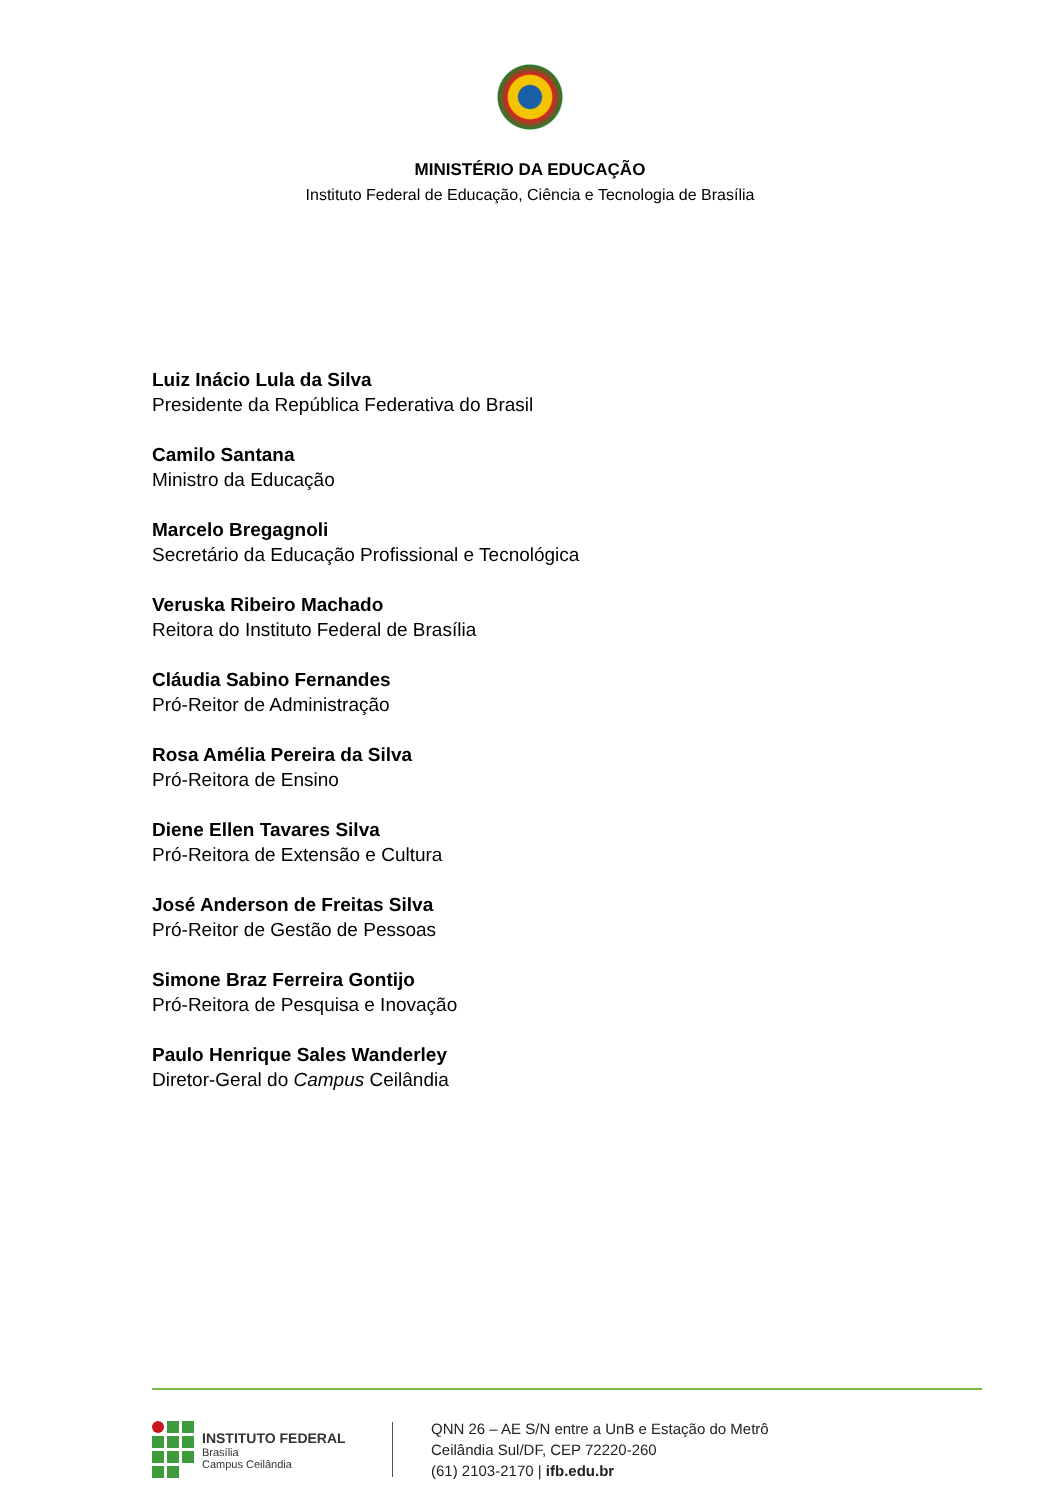MINISTÉRIO DA EDUCAÇÃO
Instituto Federal de Educação, Ciência e Tecnologia de Brasília
Luiz Inácio Lula da Silva
Presidente da República Federativa do Brasil
Camilo Santana
Ministro da Educação
Marcelo Bregagnoli
Secretário da Educação Profissional e Tecnológica
Veruska Ribeiro Machado
Reitora do Instituto Federal de Brasília
Cláudia Sabino Fernandes
Pró-Reitor de Administração
Rosa Amélia Pereira da Silva
Pró-Reitora de Ensino
Diene Ellen Tavares Silva
Pró-Reitora de Extensão e Cultura
José Anderson de Freitas Silva
Pró-Reitor de Gestão de Pessoas
Simone Braz Ferreira Gontijo
Pró-Reitora de Pesquisa e Inovação
Paulo Henrique Sales Wanderley
Diretor-Geral do Campus Ceilândia
INSTITUTO FEDERAL
Brasília
Campus Ceilândia
QNN 26 – AE S/N entre a UnB e Estação do Metrô
Ceilândia Sul/DF, CEP 72220-260
(61) 2103-2170 | ifb.edu.br